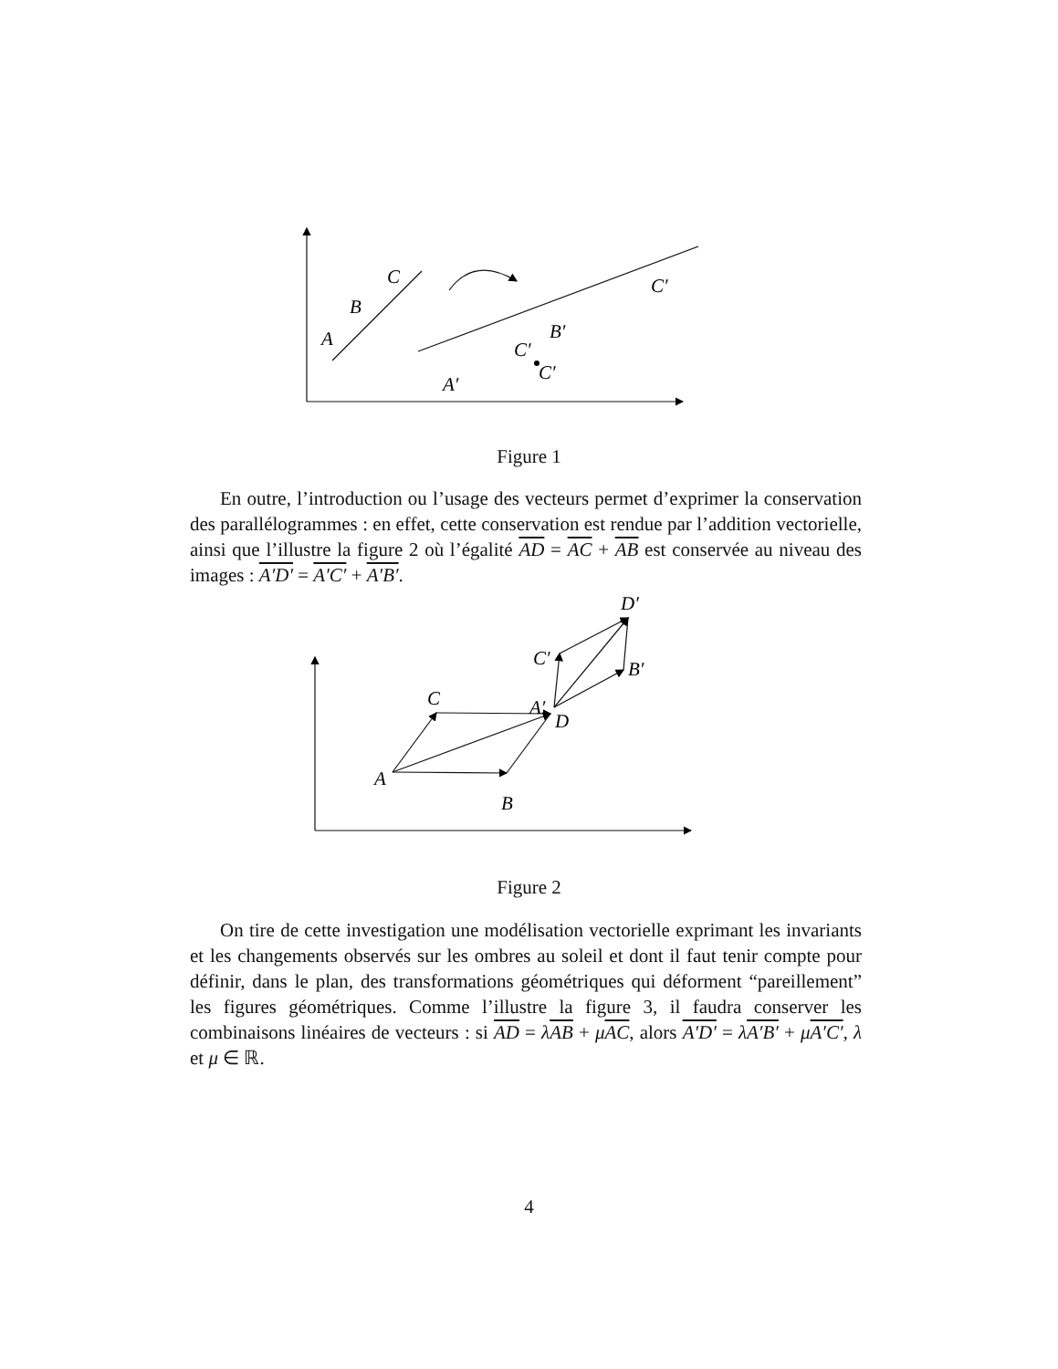A
B
C
A′
C′
B′
C′
C′
Figure 1
En outre, l’introduction ou l’usage des vecteurs permet d’exprimer la conservation des parallélogrammes : en effet, cette conservation est rendue par l’addition vectorielle, ainsi que l’illustre la figure 2 où l’égalité AD = AC + AB est conservée au niveau des images : A′D′ = A′C′ + A′B′.
A
B
C
D
A′
B′
C′
D′
Figure 2
On tire de cette investigation une modélisation vectorielle exprimant les invariants et les changements observés sur les ombres au soleil et dont il faut tenir compte pour définir, dans le plan, des transformations géométriques qui déforment “pareillement” les figures géométriques. Comme l’illustre la figure 3, il faudra conserver les combinaisons linéaires de vecteurs : si AD = λAB + μAC, alors A′D′ = λA′B′ + μA′C′, λ et μ ∈ ℝ.
4